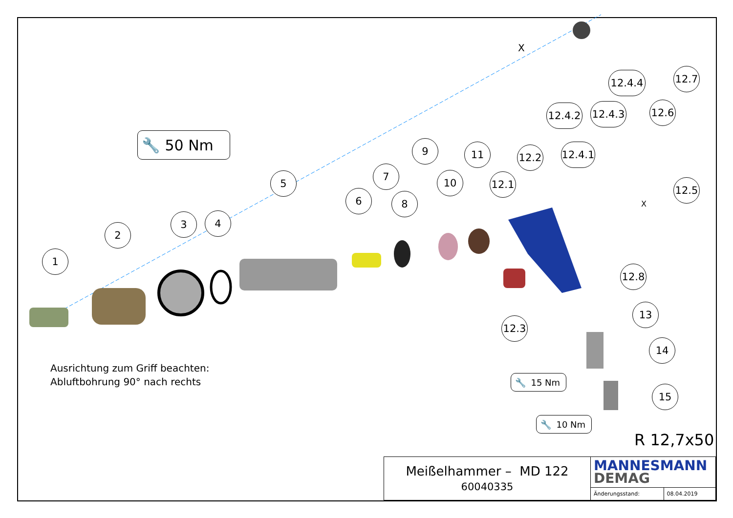🔧 50 Nm
1
2
3 4
5
6
7
8
9
10
11
12.1
12.2
12.3
12.4.1
12.4.2
12.4.3
12.4.4
12.5
12.6
12.7
12.8
13
14
15
X
X
🔧 15 Nm
🔧 10 Nm
Ausrichtung zum Griff beachten:
Abluftbohrung 90° nach rechts
R 12,7x50
| Meißelhammer – MD 122 60040335 | MANNESMANN DEMAG | |
| | Änderungsstand: | 08.04.2019 |